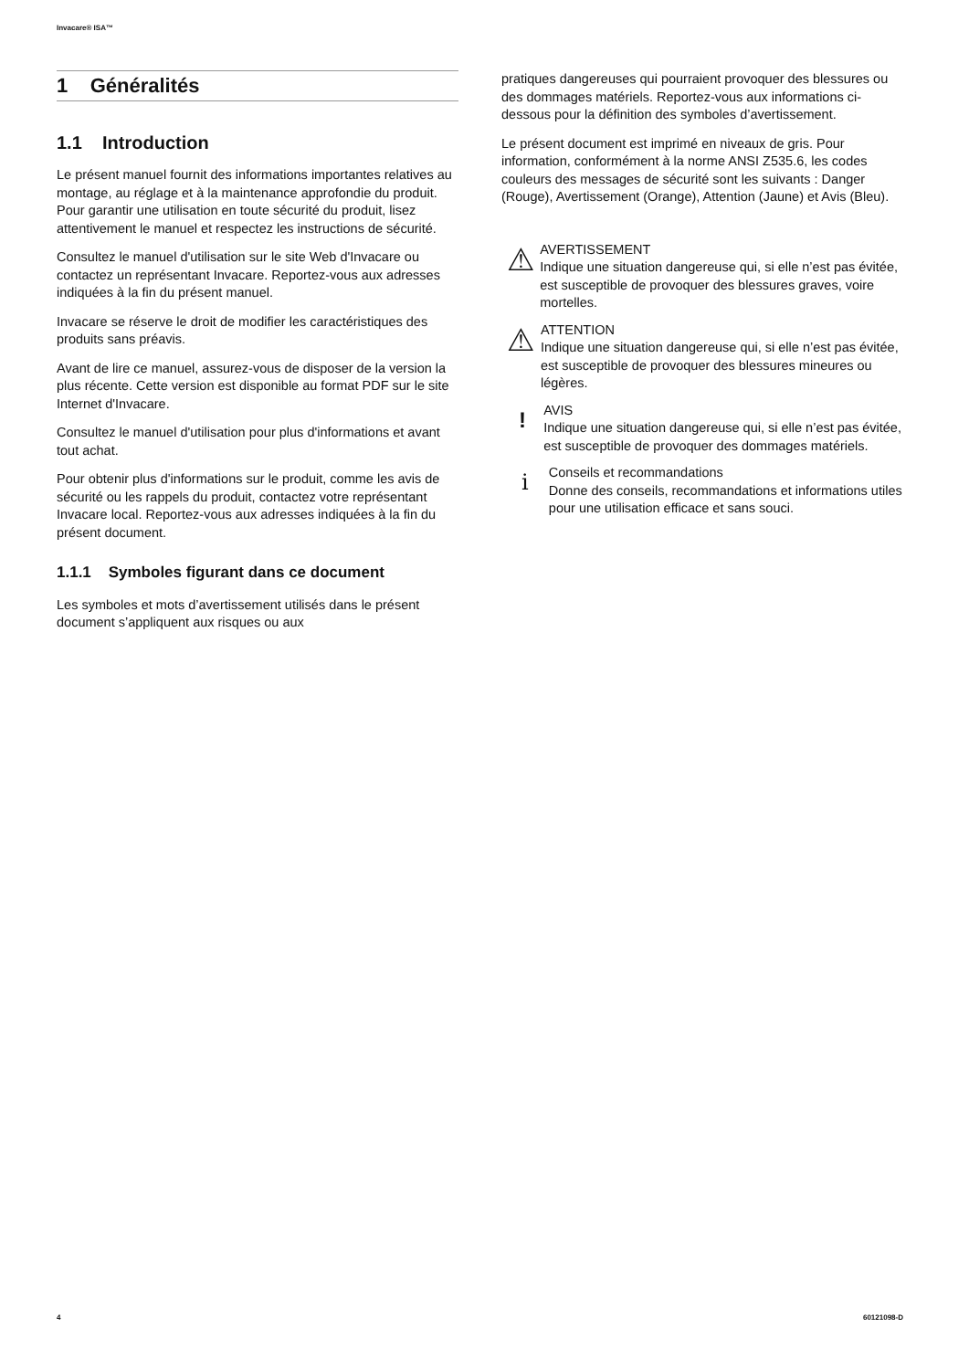Invacare® ISA™
1 Généralités
1.1 Introduction
Le présent manuel fournit des informations importantes relatives au montage, au réglage et à la maintenance approfondie du produit. Pour garantir une utilisation en toute sécurité du produit, lisez attentivement le manuel et respectez les instructions de sécurité.
Consultez le manuel d'utilisation sur le site Web d'Invacare ou contactez un représentant Invacare. Reportez-vous aux adresses indiquées à la fin du présent manuel.
Invacare se réserve le droit de modifier les caractéristiques des produits sans préavis.
Avant de lire ce manuel, assurez-vous de disposer de la version la plus récente. Cette version est disponible au format PDF sur le site Internet d'Invacare.
Consultez le manuel d'utilisation pour plus d'informations et avant tout achat.
Pour obtenir plus d'informations sur le produit, comme les avis de sécurité ou les rappels du produit, contactez votre représentant Invacare local. Reportez-vous aux adresses indiquées à la fin du présent document.
1.1.1 Symboles figurant dans ce document
Les symboles et mots d’avertissement utilisés dans le présent document s’appliquent aux risques ou aux
pratiques dangereuses qui pourraient provoquer des blessures ou des dommages matériels. Reportez-vous aux informations ci-dessous pour la définition des symboles d’avertissement.
Le présent document est imprimé en niveaux de gris. Pour information, conformément à la norme ANSI Z535.6, les codes couleurs des messages de sécurité sont les suivants : Danger (Rouge), Avertissement (Orange), Attention (Jaune) et Avis (Bleu).
⚠
AVERTISSEMENT
Indique une situation dangereuse qui, si elle n’est pas évitée, est susceptible de provoquer des blessures graves, voire mortelles.
⚠
ATTENTION
Indique une situation dangereuse qui, si elle n’est pas évitée, est susceptible de provoquer des blessures mineures ou légères.
!
AVIS
Indique une situation dangereuse qui, si elle n’est pas évitée, est susceptible de provoquer des dommages matériels.
i
Conseils et recommandations
Donne des conseils, recommandations et informations utiles pour une utilisation efficace et sans souci.
4 60121098-D